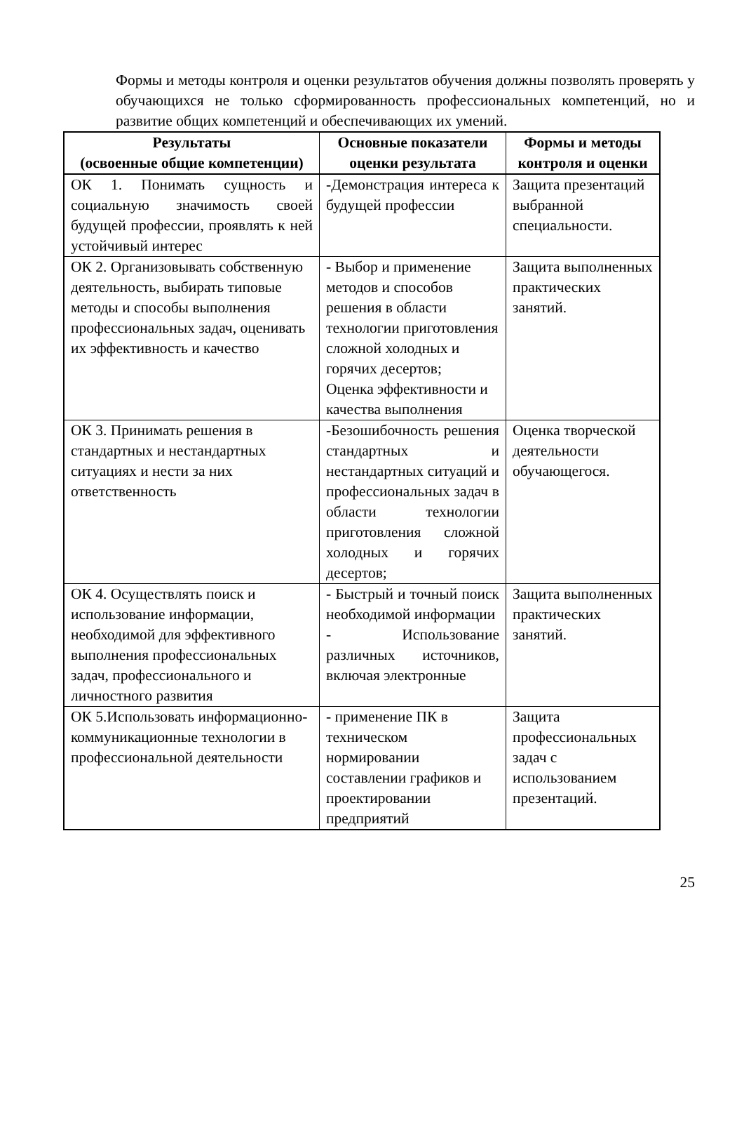Формы и методы контроля и оценки результатов обучения должны позволять проверять у обучающихся не только сформированность профессиональных компетенций, но и развитие общих компетенций и обеспечивающих их умений.
| Результаты (освоенные общие компетенции) | Основные показатели оценки результата | Формы и методы контроля и оценки |
| --- | --- | --- |
| ОК 1. Понимать сущность и социальную значимость своей будущей профессии, проявлять к ней устойчивый интерес | -Демонстрация интереса к будущей профессии | Защита презентаций выбранной специальности. |
| ОК 2. Организовывать собственную деятельность, выбирать типовые методы и способы выполнения профессиональных задач, оценивать их эффективность и качество | - Выбор и применение методов и способов решения в области технологии приготовления сложной холодных и горячих десертов; Оценка эффективности и качества выполнения | Защита выполненных практических занятий. |
| ОК 3. Принимать решения в стандартных и нестандартных ситуациях и нести за них ответственность | -Безошибочность решения стандартных и нестандартных ситуаций и профессиональных задач в области технологии приготовления сложной холодных и горячих десертов; | Оценка творческой деятельности обучающегося. |
| ОК 4. Осуществлять поиск и использование информации, необходимой для эффективного выполнения профессиональных задач, профессионального и личностного развития | - Быстрый и точный поиск необходимой информации - Использование различных источников, включая электронные | Защита выполненных практических занятий. |
| ОК 5.Использовать информационно-коммуникационные технологии в профессиональной деятельности | - применение ПК в техническом нормировании составлении графиков и проектировании предприятий | Защита профессиональных задач с использованием презентаций. |
25